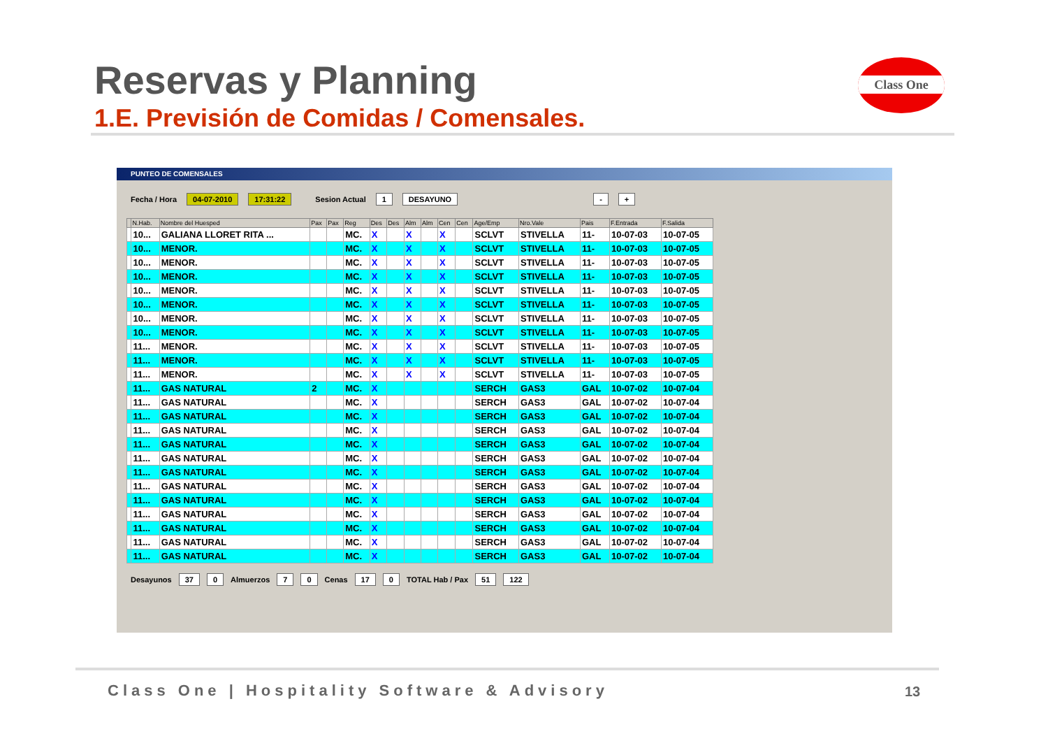Reservas y Planning
1.E. Previsión de Comidas / Comensales.
Class One
PUNTEO DE COMENSALES
Fecha / Hora 04-07-2010 17:31:22 Sesion Actual 1 DESAYUNO - +
| | N.Hab. | Nombre del Huesped | Pax | Pax | Reg | Des | Des | Alm | Alm | Cen | Cen | Age/Emp | Nro.Vale | Pais | F.Entrada | F.Salida |
| --- | --- | --- | --- | --- | --- | --- | --- | --- | --- | --- | --- | --- | --- | --- | --- | --- |
| | 10... | GALIANA LLORET RITA ... | | | MC. | X | | X | | X | | SCLVT | STIVELLA | 11- | 10-07-03 | 10-07-05 |
| | 10... | MENOR. | | | MC. | X | | X | | X | | SCLVT | STIVELLA | 11- | 10-07-03 | 10-07-05 |
| | 10... | MENOR. | | | MC. | X | | X | | X | | SCLVT | STIVELLA | 11- | 10-07-03 | 10-07-05 |
| | 10... | MENOR. | | | MC. | X | | X | | X | | SCLVT | STIVELLA | 11- | 10-07-03 | 10-07-05 |
| | 10... | MENOR. | | | MC. | X | | X | | X | | SCLVT | STIVELLA | 11- | 10-07-03 | 10-07-05 |
| | 10... | MENOR. | | | MC. | X | | X | | X | | SCLVT | STIVELLA | 11- | 10-07-03 | 10-07-05 |
| | 10... | MENOR. | | | MC. | X | | X | | X | | SCLVT | STIVELLA | 11- | 10-07-03 | 10-07-05 |
| | 10... | MENOR. | | | MC. | X | | X | | X | | SCLVT | STIVELLA | 11- | 10-07-03 | 10-07-05 |
| | 11... | MENOR. | | | MC. | X | | X | | X | | SCLVT | STIVELLA | 11- | 10-07-03 | 10-07-05 |
| | 11... | MENOR. | | | MC. | X | | X | | X | | SCLVT | STIVELLA | 11- | 10-07-03 | 10-07-05 |
| | 11... | MENOR. | | | MC. | X | | X | | X | | SCLVT | STIVELLA | 11- | 10-07-03 | 10-07-05 |
| | 11... | GAS NATURAL | 2 | | MC. | X | | | | | | SERCH | GAS3 | GAL | 10-07-02 | 10-07-04 |
| | 11... | GAS NATURAL | | | MC. | X | | | | | | SERCH | GAS3 | GAL | 10-07-02 | 10-07-04 |
| | 11... | GAS NATURAL | | | MC. | X | | | | | | SERCH | GAS3 | GAL | 10-07-02 | 10-07-04 |
| | 11... | GAS NATURAL | | | MC. | X | | | | | | SERCH | GAS3 | GAL | 10-07-02 | 10-07-04 |
| | 11... | GAS NATURAL | | | MC. | X | | | | | | SERCH | GAS3 | GAL | 10-07-02 | 10-07-04 |
| | 11... | GAS NATURAL | | | MC. | X | | | | | | SERCH | GAS3 | GAL | 10-07-02 | 10-07-04 |
| | 11... | GAS NATURAL | | | MC. | X | | | | | | SERCH | GAS3 | GAL | 10-07-02 | 10-07-04 |
| | 11... | GAS NATURAL | | | MC. | X | | | | | | SERCH | GAS3 | GAL | 10-07-02 | 10-07-04 |
| | 11... | GAS NATURAL | | | MC. | X | | | | | | SERCH | GAS3 | GAL | 10-07-02 | 10-07-04 |
| | 11... | GAS NATURAL | | | MC. | X | | | | | | SERCH | GAS3 | GAL | 10-07-02 | 10-07-04 |
| | 11... | GAS NATURAL | | | MC. | X | | | | | | SERCH | GAS3 | GAL | 10-07-02 | 10-07-04 |
| | 11... | GAS NATURAL | | | MC. | X | | | | | | SERCH | GAS3 | GAL | 10-07-02 | 10-07-04 |
| | 11... | GAS NATURAL | | | MC. | X | | | | | | SERCH | GAS3 | GAL | 10-07-02 | 10-07-04 |
Desayunos 37 0 Almuerzos 7 0 Cenas 17 0 TOTAL Hab / Pax 51 122
Class One | Hospitality Software & Advisory
13